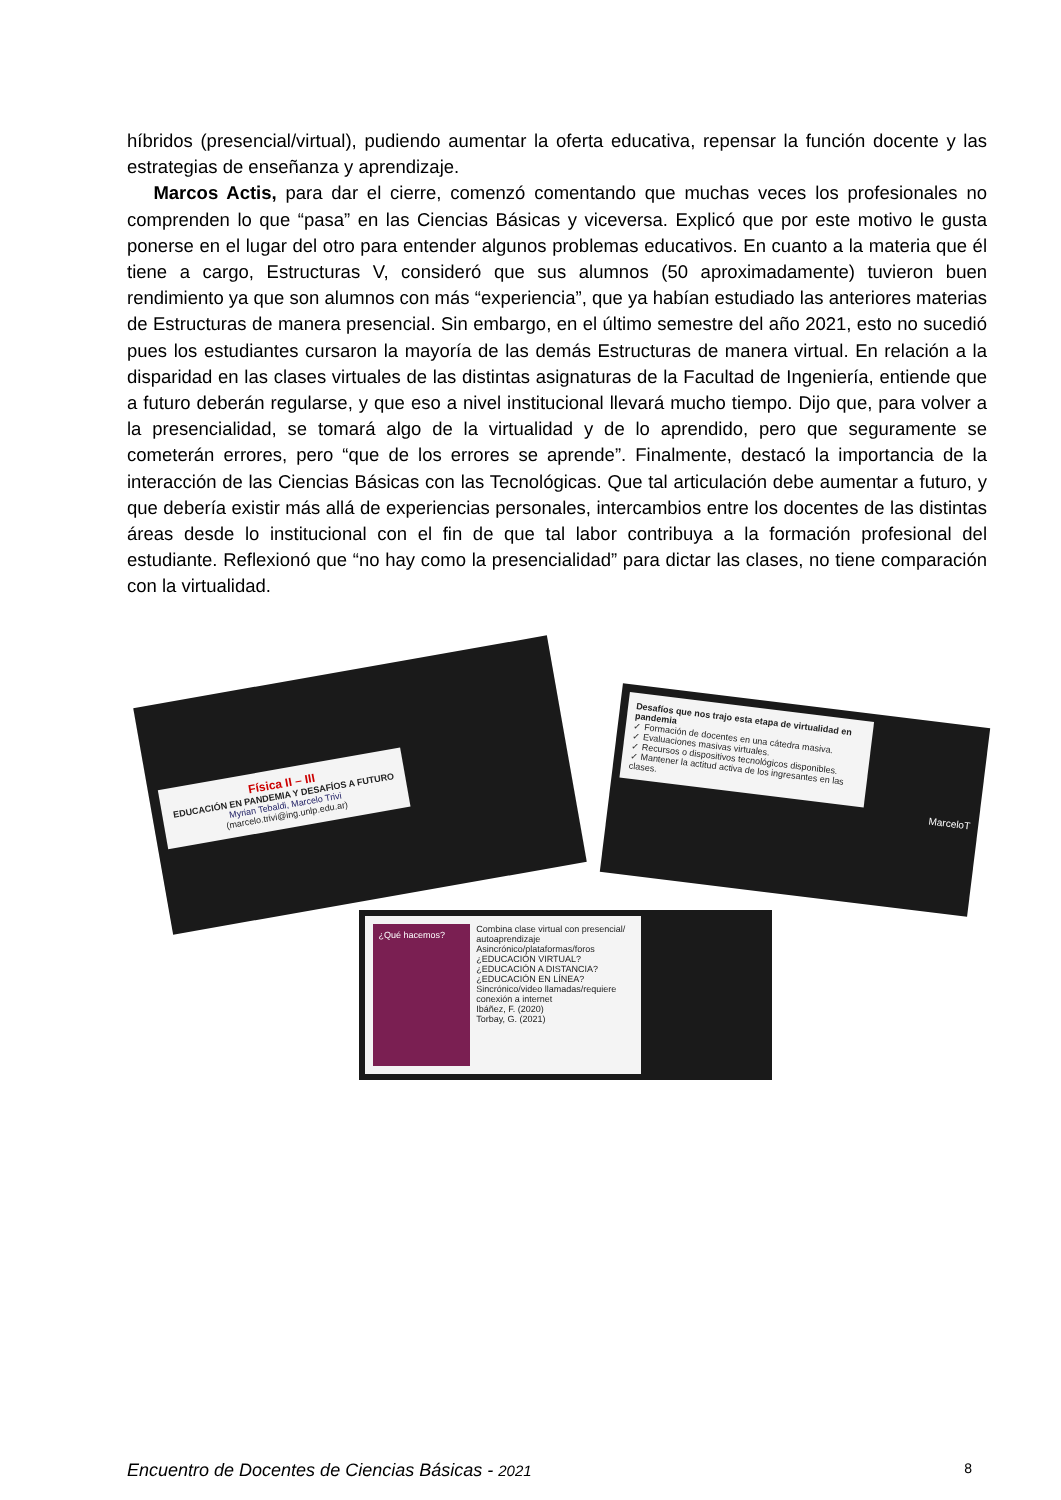híbridos (presencial/virtual), pudiendo aumentar la oferta educativa, repensar la función docente y las estrategias de enseñanza y aprendizaje.
Marcos Actis, para dar el cierre, comenzó comentando que muchas veces los profesionales no comprenden lo que “pasa” en las Ciencias Básicas y viceversa. Explicó que por este motivo le gusta ponerse en el lugar del otro para entender algunos problemas educativos. En cuanto a la materia que él tiene a cargo, Estructuras V, consideró que sus alumnos (50 aproximadamente) tuvieron buen rendimiento ya que son alumnos con más “experiencia”, que ya habían estudiado las anteriores materias de Estructuras de manera presencial. Sin embargo, en el último semestre del año 2021, esto no sucedió pues los estudiantes cursaron la mayoría de las demás Estructuras de manera virtual. En relación a la disparidad en las clases virtuales de las distintas asignaturas de la Facultad de Ingeniería, entiende que a futuro deberán regularse, y que eso a nivel institucional llevará mucho tiempo. Dijo que, para volver a la presencialidad, se tomará algo de la virtualidad y de lo aprendido, pero que seguramente se cometerán errores, pero “que de los errores se aprende”. Finalmente, destacó la importancia de la interacción de las Ciencias Básicas con las Tecnológicas. Que tal articulación debe aumentar a futuro, y que debería existir más allá de experiencias personales, intercambios entre los docentes de las distintas áreas desde lo institucional con el fin de que tal labor contribuya a la formación profesional del estudiante. Reflexionó que “no hay como la presencialidad” para dictar las clases, no tiene comparación con la virtualidad.
Física II – III
EDUCACIÓN EN PANDEMIA Y DESAFÍOS A FUTURO
Myrian Tebaldi, Marcelo Trivi
(marcelo.trivi@ing.unlp.edu.ar)
Desafíos que nos trajo esta etapa de virtualidad en pandemia
✓ Formación de docentes en una cátedra masiva.
✓ Evaluaciones masivas virtuales.
✓ Recursos o dispositivos tecnológicos disponibles.
✓ Mantener la actitud activa de los ingresantes en las clases.
MarceloT
¿Qué hacemos?
Combina clase virtual con presencial/ autoaprendizaje
Asincrónico/plataformas/foros
¿EDUCACIÓN VIRTUAL?
¿EDUCACIÓN A DISTANCIA?
¿EDUCACIÓN EN LÍNEA?
Sincrónico/video llamadas/requiere conexión a internet
Ibáñez, F. (2020)
Torbay, G. (2021)
Encuentro de Docentes de Ciencias Básicas - 2021 8